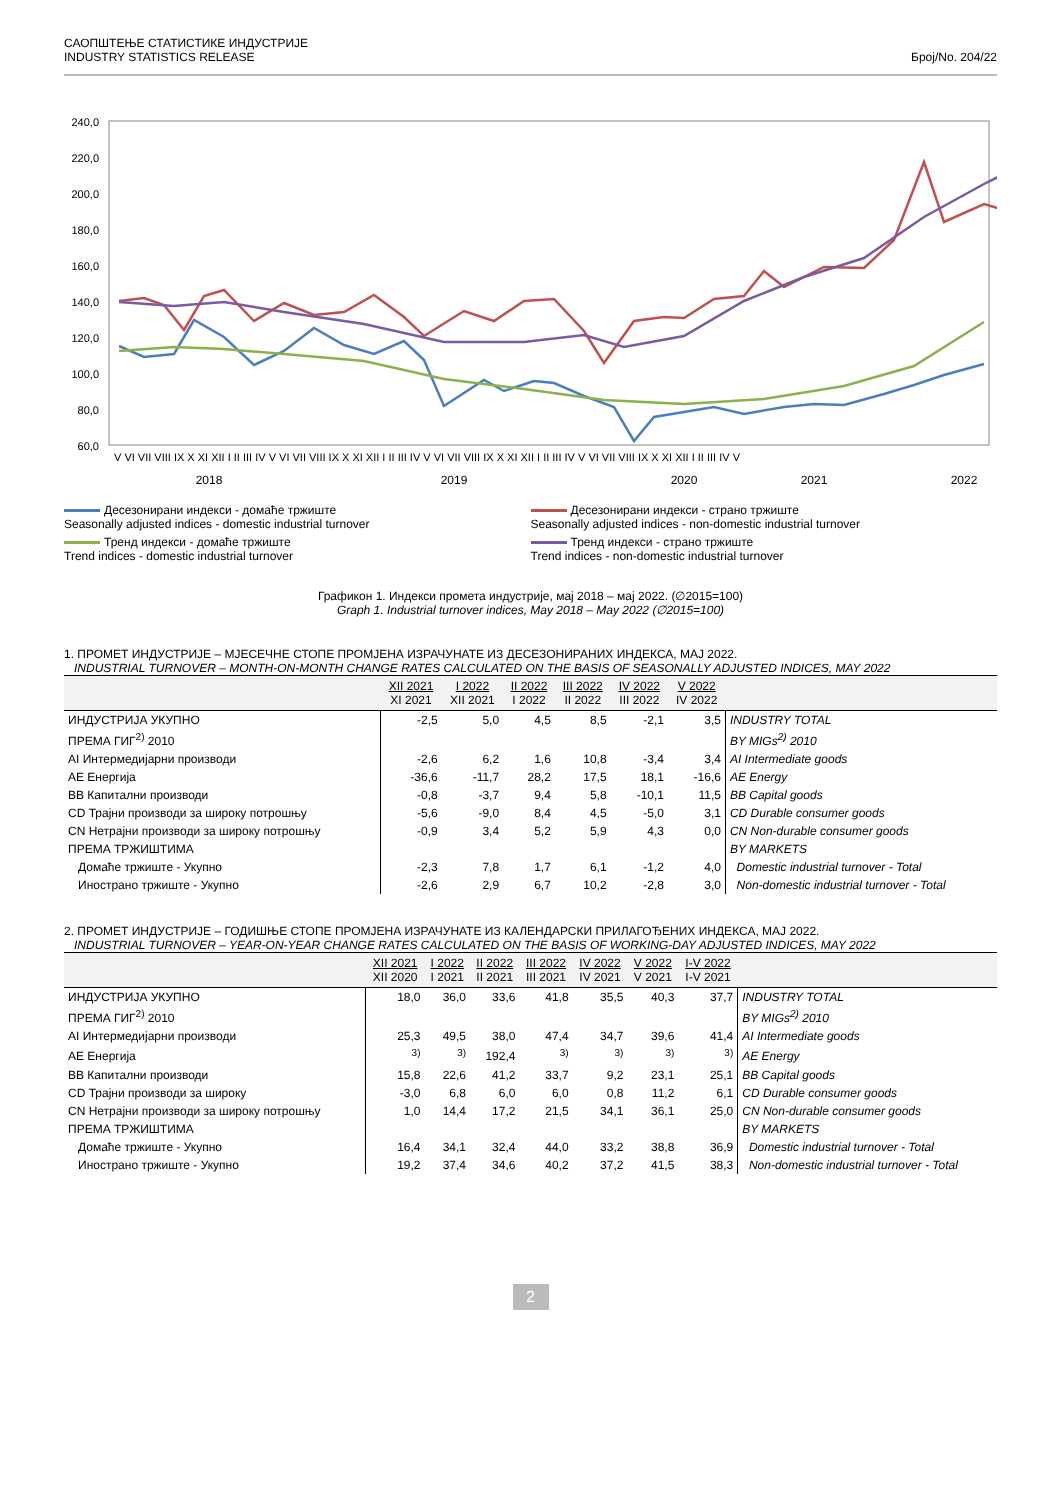САОПШТЕЊЕ СТАТИСТИКЕ ИНДУСТРИЈЕ
INDUSTRY STATISTICS RELEASE
Број/No. 204/22
240,0
220,0
200,0
180,0
160,0
140,0
120,0
100,0
80,0
60,0
2018
2019
2020
2021
2022
V VI VII VIII IX X XI XII I II III IV V VI VII VIII IX X XI XII I II III IV V VI VII VIII IX X XI XII I II III IV V VI VII VIII IX X XI XII I II III IV V
Десезонирани индекси - домаће тржиште
Seasonally adjusted indices - domestic industrial turnover
Десезонирани индекси - страно тржиште
Seasonally adjusted indices - non-domestic industrial turnover
Тренд индекси - домаће тржиште
Trend indices - domestic industrial turnover
Тренд индекси - страно тржиште
Trend indices - non-domestic industrial turnover
Графикон 1. Индекси промета индустрије, мај 2018 – мај 2022. (∅2015=100)
Graph 1. Industrial turnover indices, May 2018 – May 2022 (∅2015=100)
1. ПРОМЕТ ИНДУСТРИЈЕ – МЈЕСЕЧНЕ СТОПЕ ПРОМЈЕНА ИЗРАЧУНАТЕ ИЗ ДЕСЕЗОНИРАНИХ ИНДЕКСА, МАЈ 2022.
INDUSTRIAL TURNOVER – MONTH-ON-MONTH CHANGE RATES CALCULATED ON THE BASIS OF SEASONALLY ADJUSTED INDICES, MAY 2022
| | XII 2021 XI 2021 | I 2022 XII 2021 | II 2022 I 2022 | III 2022 II 2022 | IV 2022 III 2022 | V 2022 IV 2022 | |
| --- | --- | --- | --- | --- | --- | --- | --- |
| ИНДУСТРИЈА УКУПНО | -2,5 | 5,0 | 4,5 | 8,5 | -2,1 | 3,5 | INDUSTRY TOTAL |
| ПРЕМА ГИГ<sup>2)</sup> 2010 | | | | | | | BY MIGs<sup>2)</sup> 2010 |
| AI Интермедијарни производи | -2,6 | 6,2 | 1,6 | 10,8 | -3,4 | 3,4 | AI Intermediate goods |
| AE Енергија | -36,6 | -11,7 | 28,2 | 17,5 | 18,1 | -16,6 | AE Energy |
| BB Капитални производи | -0,8 | -3,7 | 9,4 | 5,8 | -10,1 | 11,5 | BB Capital goods |
| CD Трајни производи за широку потрошњу | -5,6 | -9,0 | 8,4 | 4,5 | -5,0 | 3,1 | CD Durable consumer goods |
| CN Нетрајни производи за широку потрошњу | -0,9 | 3,4 | 5,2 | 5,9 | 4,3 | 0,0 | CN Non-durable consumer goods |
| ПРЕМА ТРЖИШТИМА | | | | | | | BY MARKETS |
| Домаће тржиште - Укупно | -2,3 | 7,8 | 1,7 | 6,1 | -1,2 | 4,0 | Domestic industrial turnover - Total |
| Иностранo тржиште - Укупно | -2,6 | 2,9 | 6,7 | 10,2 | -2,8 | 3,0 | Non-domestic industrial turnover - Total |
2. ПРОМЕТ ИНДУСТРИЈЕ – ГОДИШЊЕ СТОПЕ ПРОМЈЕНА ИЗРАЧУНАТЕ ИЗ КАЛЕНДАРСКИ ПРИЛАГОЂЕНИХ ИНДЕКСА, МАЈ 2022.
INDUSTRIAL TURNOVER – YEAR-ON-YEAR CHANGE RATES CALCULATED ON THE BASIS OF WORKING-DAY ADJUSTED INDICES, MAY 2022
| | XII 2021 XII 2020 | I 2022 I 2021 | II 2022 II 2021 | III 2022 III 2021 | IV 2022 IV 2021 | V 2022 V 2021 | I-V 2022 I-V 2021 | |
| --- | --- | --- | --- | --- | --- | --- | --- | --- |
| ИНДУСТРИЈА УКУПНО | 18,0 | 36,0 | 33,6 | 41,8 | 35,5 | 40,3 | 37,7 | INDUSTRY TOTAL |
| ПРЕМА ГИГ<sup>2)</sup> 2010 | | | | | | | | BY MIGs<sup>2)</sup> 2010 |
| AI Интермедијарни производи | 25,3 | 49,5 | 38,0 | 47,4 | 34,7 | 39,6 | 41,4 | AI Intermediate goods |
| AE Енергија | <sup>3)</sup> | <sup>3)</sup> | 192,4 | <sup>3)</sup> | <sup>3)</sup> | <sup>3)</sup> | <sup>3)</sup> | AE Energy |
| BB Капитални производи | 15,8 | 22,6 | 41,2 | 33,7 | 9,2 | 23,1 | 25,1 | BB Capital goods |
| CD Трајни производи за широку | -3,0 | 6,8 | 6,0 | 6,0 | 0,8 | 11,2 | 6,1 | CD Durable consumer goods |
| CN Нетрајни производи за широку потрошњу | 1,0 | 14,4 | 17,2 | 21,5 | 34,1 | 36,1 | 25,0 | CN Non-durable consumer goods |
| ПРЕМА ТРЖИШТИМА | | | | | | | | BY MARKETS |
| Домаће тржиште - Укупно | 16,4 | 34,1 | 32,4 | 44,0 | 33,2 | 38,8 | 36,9 | Domestic industrial turnover - Total |
| Иностранo тржиште - Укупно | 19,2 | 37,4 | 34,6 | 40,2 | 37,2 | 41,5 | 38,3 | Non-domestic industrial turnover - Total |
2